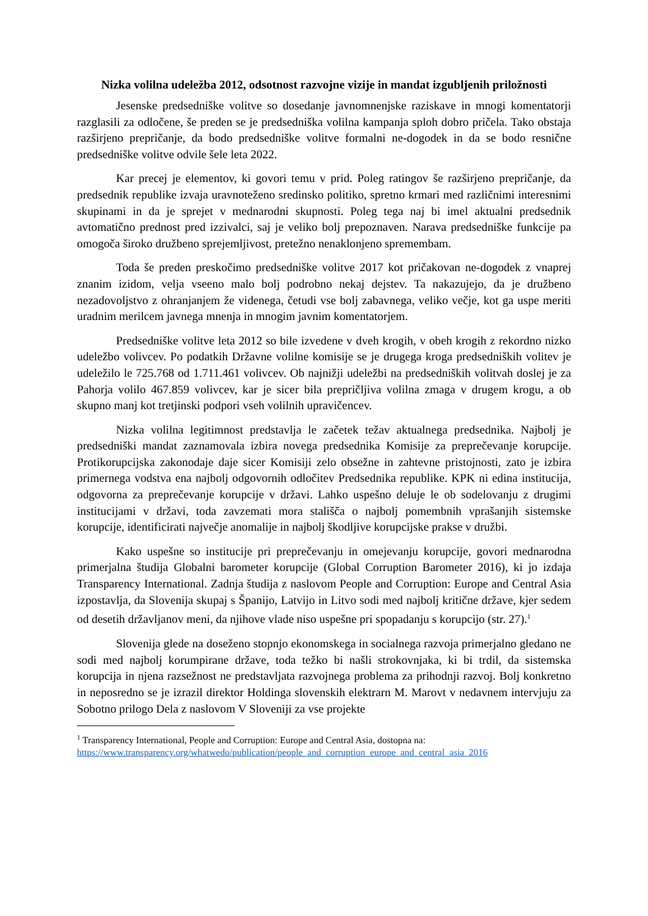Nizka volilna udeležba 2012, odsotnost razvojne vizije in mandat izgubljenih priložnosti
Jesenske predsedniške volitve so dosedanje javnomnenjske raziskave in mnogi komentatorji razglasili za odločene, še preden se je predsedniška volilna kampanja sploh dobro pričela. Tako obstaja razširjeno prepričanje, da bodo predsedniške volitve formalni ne-dogodek in da se bodo resnične predsedniške volitve odvile šele leta 2022.
Kar precej je elementov, ki govori temu v prid. Poleg ratingov še razširjeno prepričanje, da predsednik republike izvaja uravnoteženo sredinsko politiko, spretno krmari med različnimi interesnimi skupinami in da je sprejet v mednarodni skupnosti. Poleg tega naj bi imel aktualni predsednik avtomatično prednost pred izzivalci, saj je veliko bolj prepoznaven. Narava predsedniške funkcije pa omogoča široko družbeno sprejemljivost, pretežno nenaklonjeno spremembam.
Toda še preden preskočimo predsedniške volitve 2017 kot pričakovan ne-dogodek z vnaprej znanim izidom, velja vseeno malo bolj podrobno nekaj dejstev. Ta nakazujejo, da je družbeno nezadovoljstvo z ohranjanjem že videnega, četudi vse bolj zabavnega, veliko večje, kot ga uspe meriti uradnim merilcem javnega mnenja in mnogim javnim komentatorjem.
Predsedniške volitve leta 2012 so bile izvedene v dveh krogih, v obeh krogih z rekordno nizko udeležbo volivcev. Po podatkih Državne volilne komisije se je drugega kroga predsedniških volitev je udeležilo le 725.768 od 1.711.461 volivcev. Ob najnižji udeležbi na predsedniških volitvah doslej je za Pahorja volilo 467.859 volivcev, kar je sicer bila prepričljiva volilna zmaga v drugem krogu, a ob skupno manj kot tretjinski podpori vseh volilnih upravičencev.
Nizka volilna legitimnost predstavlja le začetek težav aktualnega predsednika. Najbolj je predsedniški mandat zaznamovala izbira novega predsednika Komisije za preprečevanje korupcije. Protikorupcijska zakonodaje daje sicer Komisiji zelo obsežne in zahtevne pristojnosti, zato je izbira primernega vodstva ena najbolj odgovornih odločitev Predsednika republike. KPK ni edina institucija, odgovorna za preprečevanje korupcije v državi. Lahko uspešno deluje le ob sodelovanju z drugimi institucijami v državi, toda zavzemati mora stališča o najbolj pomembnih vprašanjih sistemske korupcije, identificirati največje anomalije in najbolj škodljive korupcijske prakse v družbi.
Kako uspešne so institucije pri preprečevanju in omejevanju korupcije, govori mednarodna primerjalna študija Globalni barometer korupcije (Global Corruption Barometer 2016), ki jo izdaja Transparency International. Zadnja študija z naslovom People and Corruption: Europe and Central Asia izpostavlja, da Slovenija skupaj s Španijo, Latvijo in Litvo sodi med najbolj kritične države, kjer sedem od desetih državljanov meni, da njihove vlade niso uspešne pri spopadanju s korupcijo (str. 27).<sup>1</sup>
Slovenija glede na doseženo stopnjo ekonomskega in socialnega razvoja primerjalno gledano ne sodi med najbolj korumpirane države, toda težko bi našli strokovnjaka, ki bi trdil, da sistemska korupcija in njena razsežnost ne predstavljata razvojnega problema za prihodnji razvoj. Bolj konkretno in neposredno se je izrazil direktor Holdinga slovenskih elektrarn M. Marovt v nedavnem intervjuju za Sobotno prilogo Dela z naslovom V Sloveniji za vse projekte
<sup>1</sup> Transparency International, People and Corruption: Europe and Central Asia, dostopna na:
https://www.transparency.org/whatwedo/publication/people_and_corruption_europe_and_central_asia_2016